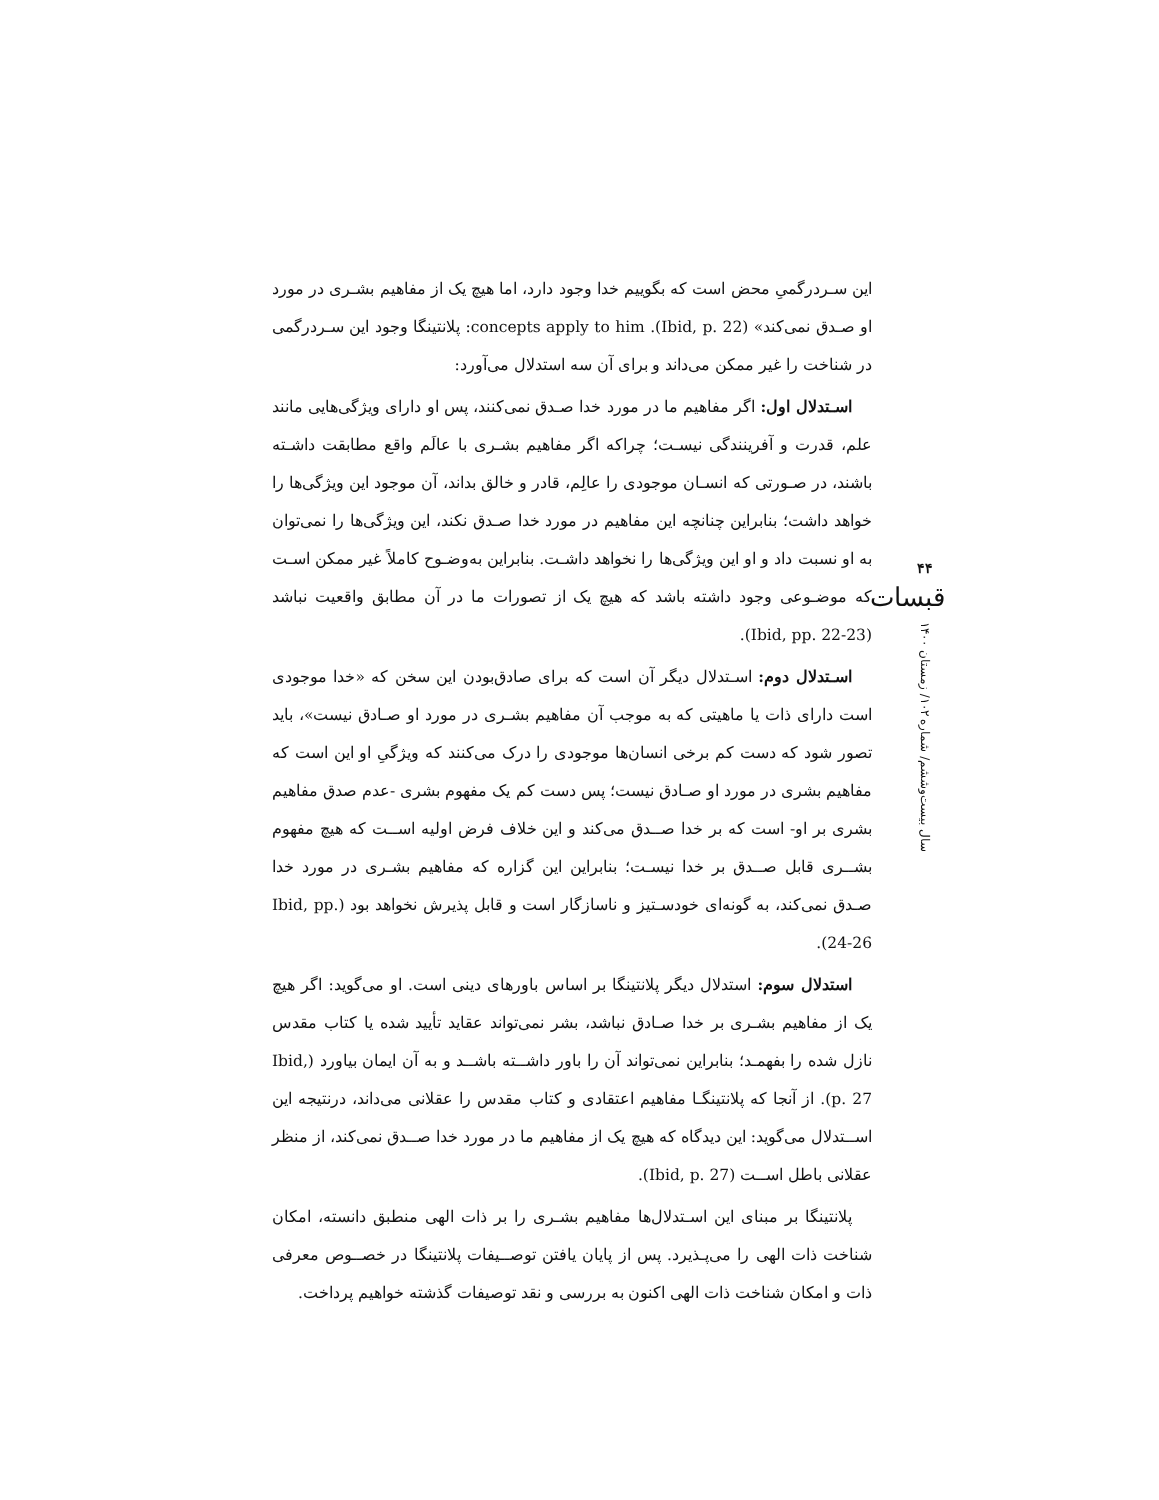این سـردرگمیِ محض است که بگوییم خدا وجود دارد، اما هیچ یک از مفاهیم بشـری در مورد او صـدق نمی‌کند» (Ibid, p. 22). concepts apply to him: پلانتینگا وجود این سـردرگمی در شناخت را غیر ممکن می‌داند و برای آن سه استدلال می‌آورد:
اسـتدلال اول: اگر مفاهیم ما در مورد خدا صـدق نمی‌کنند، پس او دارای ویژگی‌هایی مانند علم، قدرت و آفرینندگی نیسـت؛ چراکه اگر مفاهیم بشـری با عالَم واقع مطابقت داشـته باشند، در صـورتی که انسـان موجودی را عالِم، قادر و خالق بداند، آن موجود این ویژگی‌ها را خواهد داشت؛ بنابراین چنانچه این مفاهیم در مورد خدا صـدق نکند، این ویژگی‌ها را نمی‌توان به او نسبت داد و او این ویژگی‌ها را نخواهد داشـت. بنابراین به‌وضـوح کاملاً غیر ممکن اسـت که موضـوعی وجود داشته باشد که هیچ یک از تصورات ما در آن مطابق واقعیت نباشد (Ibid, pp. 22-23).
اسـتدلال دوم: اسـتدلال دیگر آن است که برای صادق‌بودن این سخن که «خدا موجودی است دارای ذات یا ماهیتی که به موجب آن مفاهیم بشـری در مورد او صـادق نیست»، باید تصور شود که دست کم برخی انسان‌ها موجودی را درک می‌کنند که ویژگیِ او این است که مفاهیم بشری در مورد او صـادق نیست؛ پس دست کم یک مفهوم بشری -عدم صدق مفاهیم بشری بر او- است که بر خدا صــدق می‌کند و این خلاف فرض اولیه اســت که هیچ مفهوم بشــری قابل صــدق بر خدا نیسـت؛ بنابراین این گزاره که مفاهیم بشـری در مورد خدا صـدق نمی‌کند، به گونه‌ای خودسـتیز و ناسازگار است و قابل پذیرش نخواهد بود (Ibid, pp. 24-26).
استدلال سوم: استدلال دیگر پلانتینگا بر اساس باورهای دینی است. او می‌گوید: اگر هیچ یک از مفاهیم بشـری بر خدا صـادق نباشد، بشر نمی‌تواند عقاید تأیید شده یا کتاب مقدس نازل شده را بفهمـد؛ بنابراین نمی‌تواند آن را باور داشــته باشــد و به آن ایمان بیاورد (Ibid, p. 27). از آنجا که پلانتینگـا مفاهیم اعتقادی و کتاب مقدس را عقلانی می‌داند، درنتیجه این اســتدلال می‌گوید: این دیدگاه که هیچ یک از مفاهیم ما در مورد خدا صــدق نمی‌کند، از منظر عقلانی باطل اســت (Ibid, p. 27).
پلانتینگا بر مبنای این اسـتدلال‌ها مفاهیم بشـری را بر ذات الهی منطبق دانسته، امکان شناخت ذات الهی را می‌پـذیرد. پس از پایان یافتن توصــیفات پلانتینگا در خصــوص معرفی ذات و امکان شناخت ذات الهی اکنون به بررسی و نقد توصیفات گذشته خواهیم پرداخت.
۴۴
قبسات
سال بیست‌وششم/ شماره ۱۰۲/ زمستان ۱۴۰۰